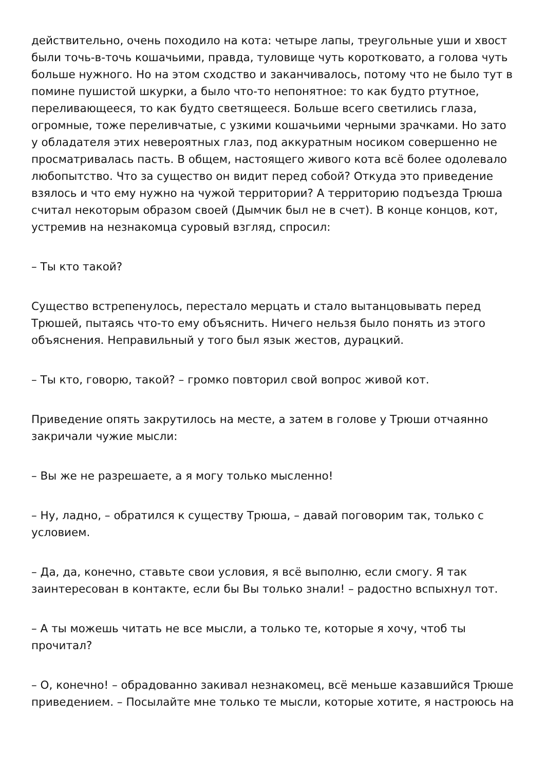действительно, очень походило на кота: четыре лапы, треугольные уши и хвост были точь-в-точь кошачьими, правда, туловище чуть коротковато, а голова чуть больше нужного. Но на этом сходство и заканчивалось, потому что не было тут в помине пушистой шкурки, а было что-то непонятное: то как будто ртутное, переливающееся, то как будто светящееся. Больше всего светились глаза, огромные, тоже переливчатые, с узкими кошачьими черными зрачками. Но зато у обладателя этих невероятных глаз, под аккуратным носиком совершенно не просматривалась пасть. В общем, настоящего живого кота всё более одолевало любопытство. Что за существо он видит перед собой? Откуда это приведение взялось и что ему нужно на чужой территории? А территорию подъезда Трюша считал некоторым образом своей (Дымчик был не в счет). В конце концов, кот, устремив на незнакомца суровый взгляд, спросил:
– Ты кто такой?
Существо встрепенулось, перестало мерцать и стало вытанцовывать перед Трюшей, пытаясь что-то ему объяснить. Ничего нельзя было понять из этого объяснения. Неправильный у того был язык жестов, дурацкий.
– Ты кто, говорю, такой? – громко повторил свой вопрос живой кот.
Приведение опять закрутилось на месте, а затем в голове у Трюши отчаянно закричали чужие мысли:
– Вы же не разрешаете, а я могу только мысленно!
– Ну, ладно, – обратился к существу Трюша, – давай поговорим так, только с условием.
– Да, да, конечно, ставьте свои условия, я всё выполню, если смогу. Я так заинтересован в контакте, если бы Вы только знали! – радостно вспыхнул тот.
– А ты можешь читать не все мысли, а только те, которые я хочу, чтоб ты прочитал?
– О, конечно! – обрадованно закивал незнакомец, всё меньше казавшийся Трюше приведением. – Посылайте мне только те мысли, которые хотите, я настроюсь на